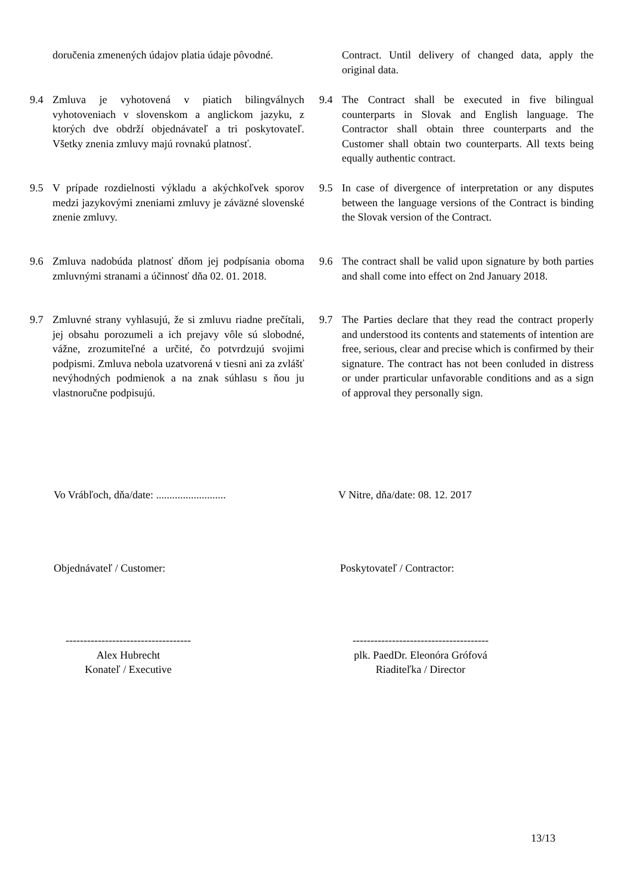doručenia zmenených údajov platia údaje pôvodné.
Contract. Until delivery of changed data, apply the original data.
9.4 Zmluva je vyhotovená v piatich bilingválnych vyhotoveniach v slovenskom a anglickom jazyku, z ktorých dve obdrží objednávateľ a tri poskytovateľ. Všetky znenia zmluvy majú rovnakú platnosť.
9.4 The Contract shall be executed in five bilingual counterparts in Slovak and English language. The Contractor shall obtain three counterparts and the Customer shall obtain two counterparts. All texts being equally authentic contract.
9.5 V prípade rozdielnosti výkladu a akýchkoľvek sporov medzi jazykovými zneniami zmluvy je záväzné slovenské znenie zmluvy.
9.5 In case of divergence of interpretation or any disputes between the language versions of the Contract is binding the Slovak version of the Contract.
9.6 Zmluva nadobúda platnosť dňom jej podpísania oboma zmluvnými stranami a účinnosť dňa 02. 01. 2018.
9.6 The contract shall be valid upon signature by both parties and shall come into effect on 2nd January 2018.
9.7 Zmluvné strany vyhlasujú, že si zmluvu riadne prečítali, jej obsahu porozumeli a ich prejavy vôle sú slobodné, vážne, zrozumiteľné a určité, čo potvrdzujú svojimi podpismi. Zmluva nebola uzatvorená v tiesni ani za zvlášť nevýhodných podmienok a na znak súhlasu s ňou ju vlastnoručne podpisujú.
9.7 The Parties declare that they read the contract properly and understood its contents and statements of intention are free, serious, clear and precise which is confirmed by their signature. The contract has not been conluded in distress or under prarticular unfavorable conditions and as a sign of approval they personally sign.
Vo Vrábľoch, dňa/date: ..........................
V Nitre, dňa/date: 08. 12. 2017
Objednávateľ / Customer: Poskytovateľ / Contractor:
-----------------------------------
Alex Hubrecht
Konateľ / Executive
--------------------------------------
plk. PaedDr. Eleonóra Grófová
Riaditeľka / Director
13/13